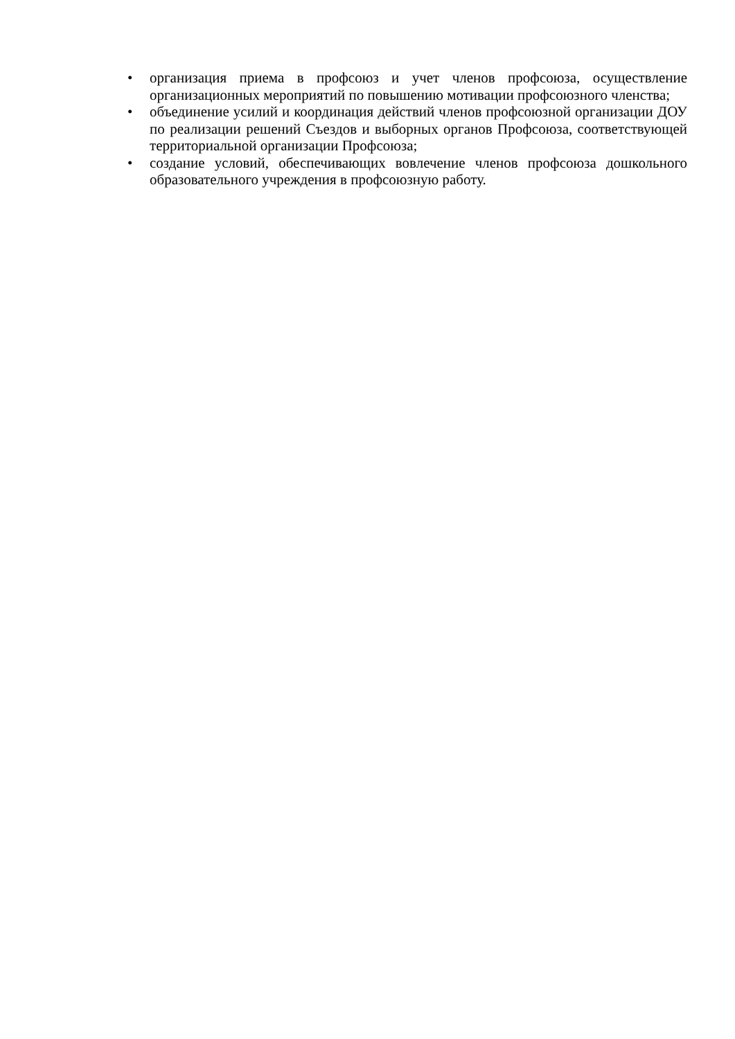• организация приема в профсоюз и учет членов профсоюза, осуществление организационных мероприятий по повышению мотивации профсоюзного членства;
• объединение усилий и координация действий членов профсоюзной организации ДОУ по реализации решений Съездов и выборных органов Профсоюза, соответствующей территориальной организации Профсоюза;
• создание условий, обеспечивающих вовлечение членов профсоюза дошкольного образовательного учреждения в профсоюзную работу.